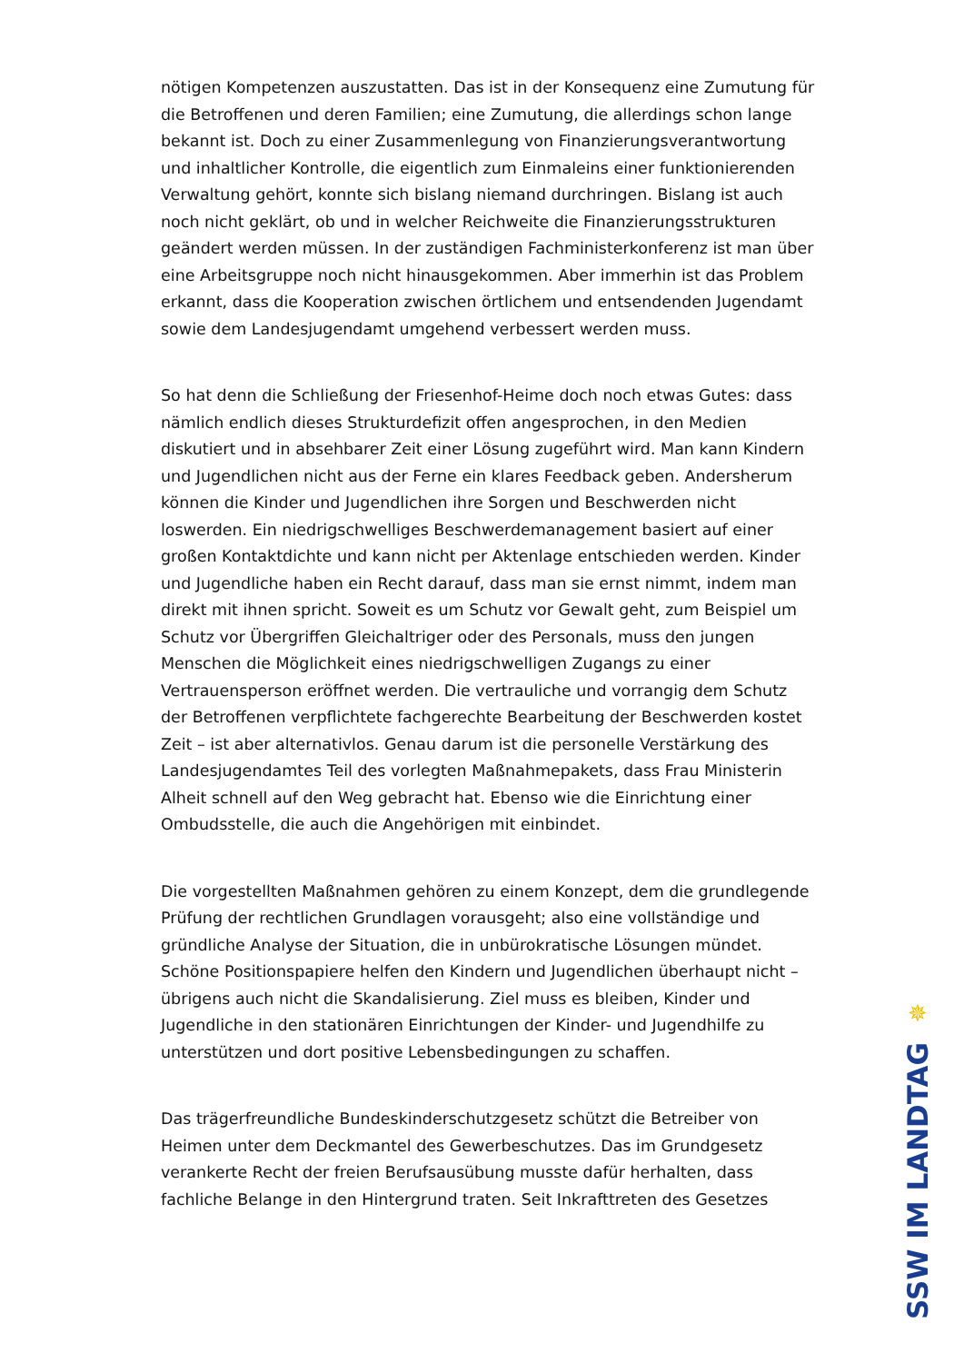nötigen Kompetenzen auszustatten. Das ist in der Konsequenz eine Zumutung für die Betroffenen und deren Familien; eine Zumutung, die allerdings schon lange bekannt ist. Doch zu einer Zusammenlegung von Finanzierungsverantwortung und inhaltlicher Kontrolle, die eigentlich zum Einmaleins einer funktionierenden Verwaltung gehört, konnte sich bislang niemand durchringen. Bislang ist auch noch nicht geklärt, ob und in welcher Reichweite die Finanzierungsstrukturen geändert werden müssen. In der zuständigen Fachministerkonferenz ist man über eine Arbeitsgruppe noch nicht hinausgekommen. Aber immerhin ist das Problem erkannt, dass die Kooperation zwischen örtlichem und entsendenden Jugendamt sowie dem Landesjugendamt umgehend verbessert werden muss.
So hat denn die Schließung der Friesenhof-Heime doch noch etwas Gutes: dass nämlich endlich dieses Strukturdefizit offen angesprochen, in den Medien diskutiert und in absehbarer Zeit einer Lösung zugeführt wird. Man kann Kindern und Jugendlichen nicht aus der Ferne ein klares Feedback geben. Andersherum können die Kinder und Jugendlichen ihre Sorgen und Beschwerden nicht loswerden. Ein niedrigschwelliges Beschwerdemanagement basiert auf einer großen Kontaktdichte und kann nicht per Aktenlage entschieden werden. Kinder und Jugendliche haben ein Recht darauf, dass man sie ernst nimmt, indem man direkt mit ihnen spricht. Soweit es um Schutz vor Gewalt geht, zum Beispiel um Schutz vor Übergriffen Gleichaltriger oder des Personals, muss den jungen Menschen die Möglichkeit eines niedrigschwelligen Zugangs zu einer Vertrauensperson eröffnet werden. Die vertrauliche und vorrangig dem Schutz der Betroffenen verpflichtete fachgerechte Bearbeitung der Beschwerden kostet Zeit – ist aber alternativlos. Genau darum ist die personelle Verstärkung des Landesjugendamtes Teil des vorlegten Maßnahmepakets, dass Frau Ministerin Alheit schnell auf den Weg gebracht hat. Ebenso wie die Einrichtung einer Ombudsstelle, die auch die Angehörigen mit einbindet.
Die vorgestellten Maßnahmen gehören zu einem Konzept, dem die grundlegende Prüfung der rechtlichen Grundlagen vorausgeht; also eine vollständige und gründliche Analyse der Situation, die in unbürokratische Lösungen mündet. Schöne Positionspapiere helfen den Kindern und Jugendlichen überhaupt nicht – übrigens auch nicht die Skandalisierung. Ziel muss es bleiben, Kinder und Jugendliche in den stationären Einrichtungen der Kinder- und Jugendhilfe zu unterstützen und dort positive Lebensbedingungen zu schaffen.
Das trägerfreundliche Bundeskinderschutzgesetz schützt die Betreiber von Heimen unter dem Deckmantel des Gewerbeschutzes. Das im Grundgesetz verankerte Recht der freien Berufsausübung musste dafür herhalten, dass fachliche Belange in den Hintergrund traten. Seit Inkrafttreten des Gesetzes
✵
SSW IM LANDTAG